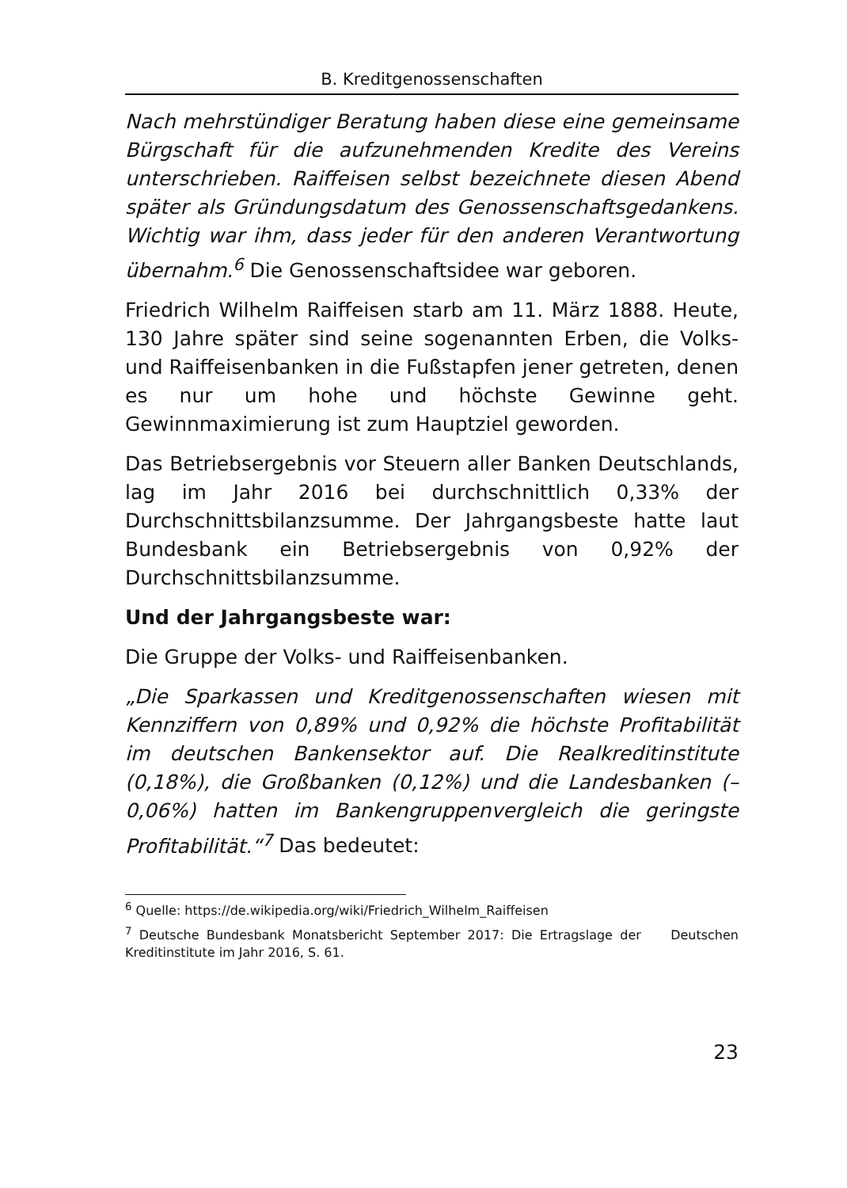B. Kreditgenossenschaften
Nach mehrstündiger Beratung haben diese eine gemeinsame Bürgschaft für die aufzunehmenden Kredite des Vereins unterschrieben. Raiffeisen selbst bezeichnete diesen Abend später als Gründungsdatum des Genossenschaftsgedankens. Wichtig war ihm, dass jeder für den anderen Verantwortung übernahm.<sup>6</sup> Die Genossenschaftsidee war geboren.
Friedrich Wilhelm Raiffeisen starb am 11. März 1888. Heute, 130 Jahre später sind seine sogenannten Erben, die Volks- und Raiffeisenbanken in die Fußstapfen jener getreten, denen es nur um hohe und höchste Gewinne geht. Gewinnmaximierung ist zum Hauptziel geworden.
Das Betriebsergebnis vor Steuern aller Banken Deutschlands, lag im Jahr 2016 bei durchschnittlich 0,33% der Durchschnittsbilanzsumme. Der Jahrgangsbeste hatte laut Bundesbank ein Betriebsergebnis von 0,92% der Durchschnittsbilanzsumme.
Und der Jahrgangsbeste war:
Die Gruppe der Volks- und Raiffeisenbanken.
„Die Sparkassen und Kreditgenossenschaften wiesen mit Kennziffern von 0,89% und 0,92% die höchste Profitabilität im deutschen Bankensektor auf. Die Realkreditinstitute (0,18%), die Großbanken (0,12%) und die Landesbanken (– 0,06%) hatten im Bankengruppenvergleich die geringste Profitabilität.“<sup>7</sup> Das bedeutet:
<sup>6</sup> Quelle: https://de.wikipedia.org/wiki/Friedrich_Wilhelm_Raiffeisen
<sup>7</sup> Deutsche Bundesbank Monatsbericht September 2017: Die Ertragslage der Deutschen Kreditinstitute im Jahr 2016, S. 61.
23